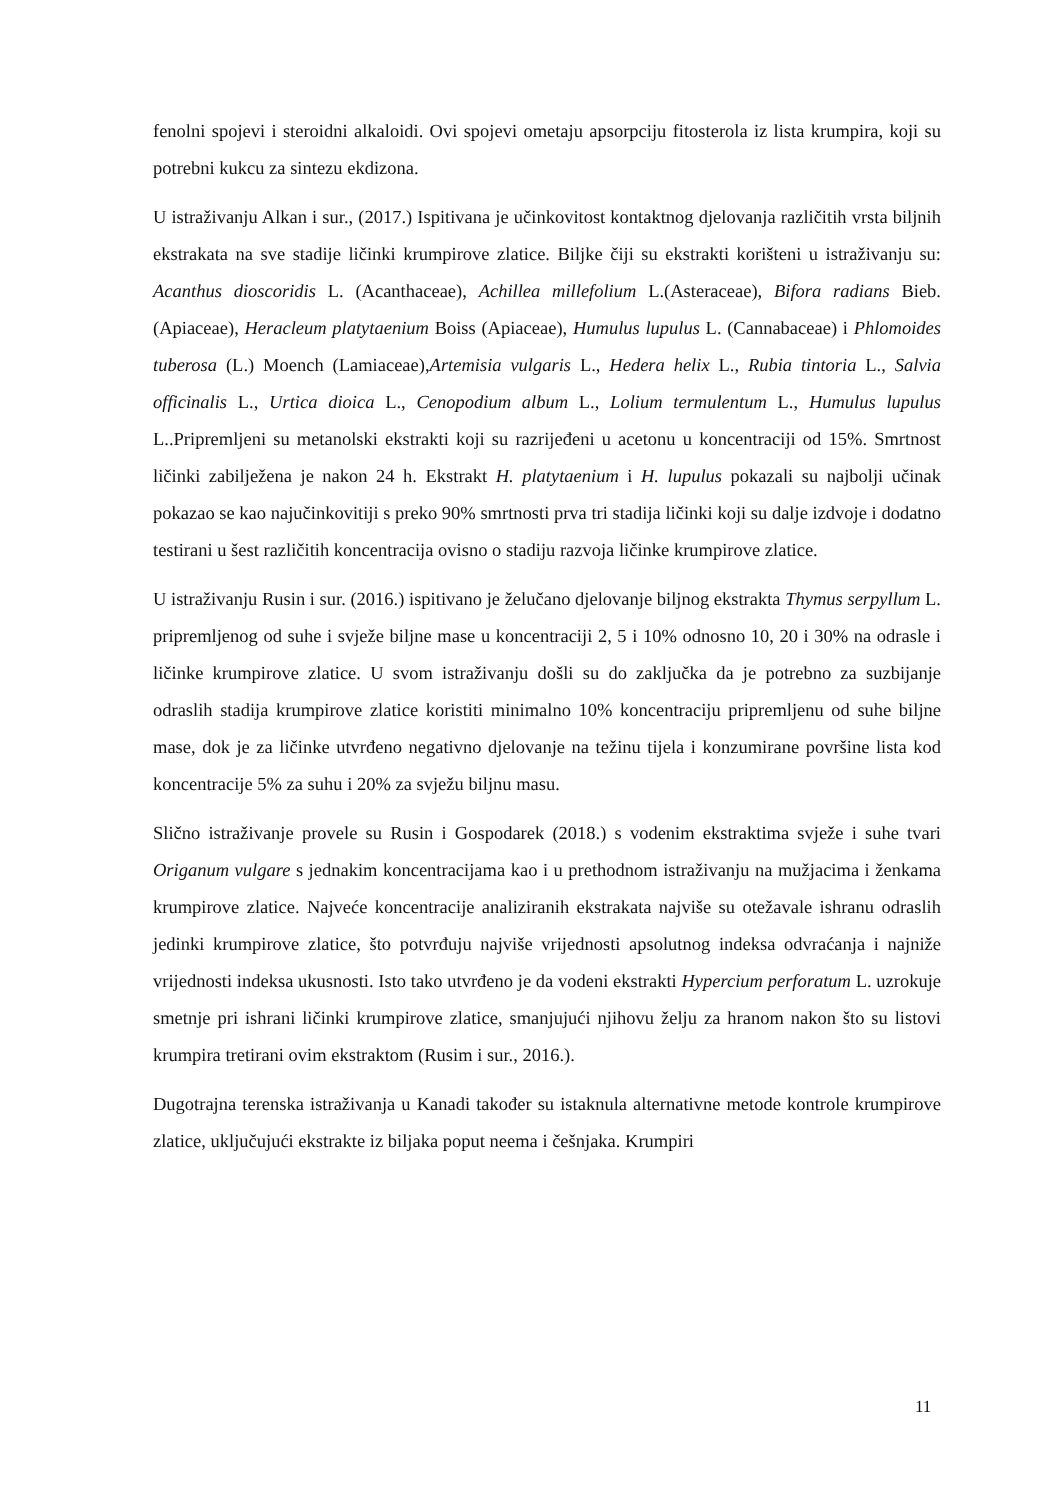fenolni spojevi i steroidni alkaloidi. Ovi spojevi ometaju apsorpciju fitosterola iz lista krumpira, koji su potrebni kukcu za sintezu ekdizona.
U istraživanju Alkan i sur., (2017.) Ispitivana je učinkovitost kontaktnog djelovanja različitih vrsta biljnih ekstrakata na sve stadije ličinki krumpirove zlatice. Biljke čiji su ekstrakti korišteni u istraživanju su: Acanthus dioscoridis L. (Acanthaceae), Achillea millefolium L.(Asteraceae), Bifora radians Bieb. (Apiaceae), Heracleum platytaenium Boiss (Apiaceae), Humulus lupulus L. (Cannabaceae) i Phlomoides tuberosa (L.) Moench (Lamiaceae),Artemisia vulgaris L., Hedera helix L., Rubia tintoria L., Salvia officinalis L., Urtica dioica L., Cenopodium album L., Lolium termulentum L., Humulus lupulus L..Pripremljeni su metanolski ekstrakti koji su razrijeđeni u acetonu u koncentraciji od 15%. Smrtnost ličinki zabilježena je nakon 24 h. Ekstrakt H. platytaenium i H. lupulus pokazali su najbolji učinak pokazao se kao najučinkovitiji s preko 90% smrtnosti prva tri stadija ličinki koji su dalje izdvoje i dodatno testirani u šest različitih koncentracija ovisno o stadiju razvoja ličinke krumpirove zlatice.
U istraživanju Rusin i sur. (2016.) ispitivano je želučano djelovanje biljnog ekstrakta Thymus serpyllum L. pripremljenog od suhe i svježe biljne mase u koncentraciji 2, 5 i 10% odnosno 10, 20 i 30% na odrasle i ličinke krumpirove zlatice. U svom istraživanju došli su do zaključka da je potrebno za suzbijanje odraslih stadija krumpirove zlatice koristiti minimalno 10% koncentraciju pripremljenu od suhe biljne mase, dok je za ličinke utvrđeno negativno djelovanje na težinu tijela i konzumirane površine lista kod koncentracije 5% za suhu i 20% za svježu biljnu masu.
Slično istraživanje provele su Rusin i Gospodarek (2018.) s vodenim ekstraktima svježe i suhe tvari Origanum vulgare s jednakim koncentracijama kao i u prethodnom istraživanju na mužjacima i ženkama krumpirove zlatice. Najveće koncentracije analiziranih ekstrakata najviše su otežavale ishranu odraslih jedinki krumpirove zlatice, što potvrđuju najviše vrijednosti apsolutnog indeksa odvraćanja i najniže vrijednosti indeksa ukusnosti. Isto tako utvrđeno je da vodeni ekstrakti Hypercium perforatum L. uzrokuje smetnje pri ishrani ličinki krumpirove zlatice, smanjujući njihovu želju za hranom nakon što su listovi krumpira tretirani ovim ekstraktom (Rusim i sur., 2016.).
Dugotrajna terenska istraživanja u Kanadi također su istaknula alternativne metode kontrole krumpirove zlatice, uključujući ekstrakte iz biljaka poput neema i češnjaka. Krumpiri
11